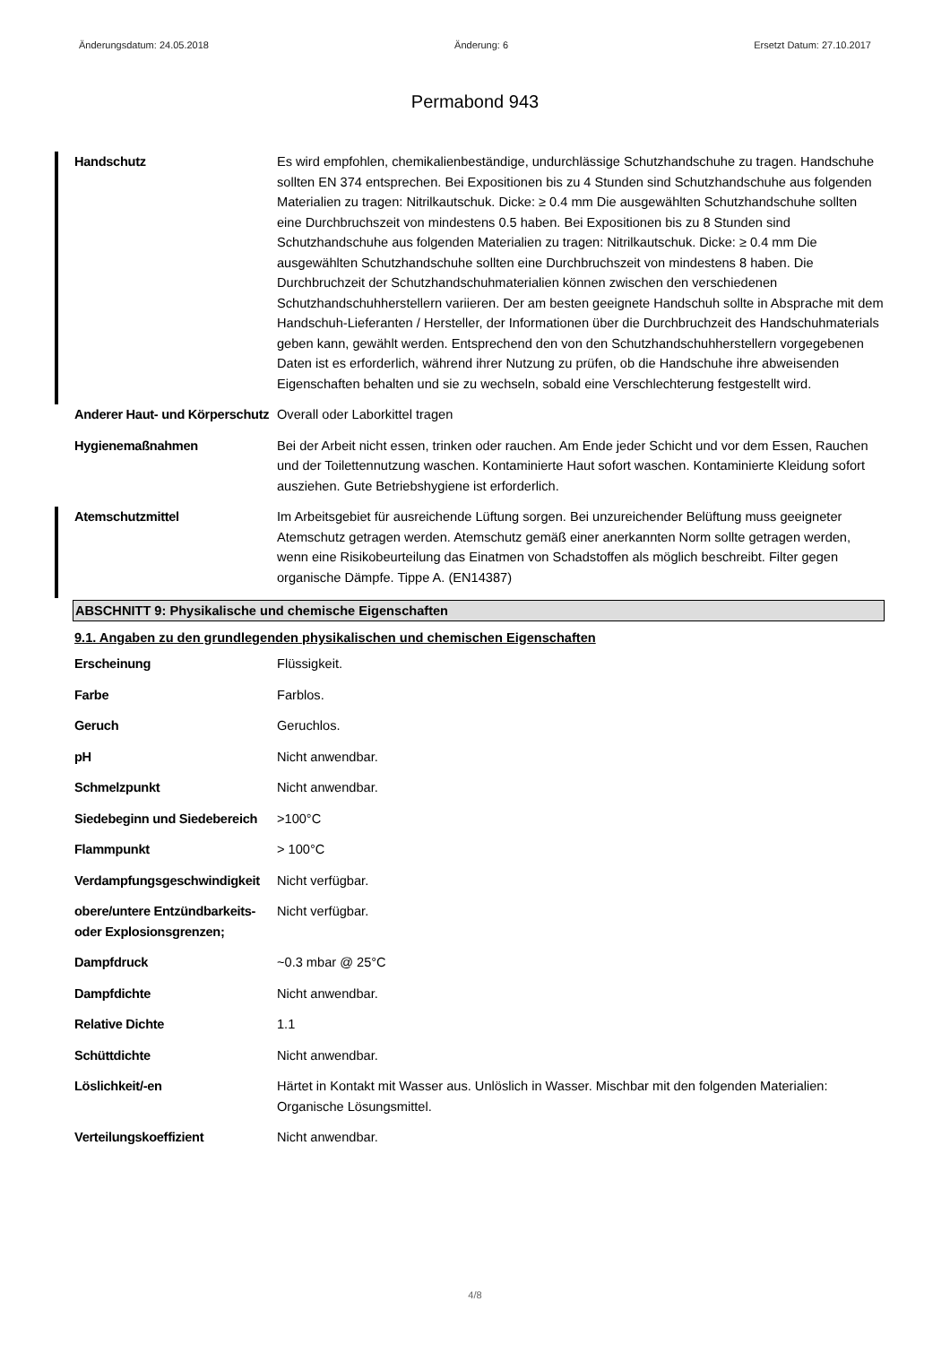Änderungsdatum: 24.05.2018 Änderung: 6 Ersetzt Datum: 27.10.2017
Permabond 943
| Handschutz | Es wird empfohlen, chemikalienbeständige, undurchlässige Schutzhandschuhe zu tragen. Handschuhe sollten EN 374 entsprechen. Bei Expositionen bis zu 4 Stunden sind Schutzhandschuhe aus folgenden Materialien zu tragen: Nitrilkautschuk. Dicke: ≥ 0.4 mm Die ausgewählten Schutzhandschuhe sollten eine Durchbruchszeit von mindestens 0.5 haben. Bei Expositionen bis zu 8 Stunden sind Schutzhandschuhe aus folgenden Materialien zu tragen: Nitrilkautschuk. Dicke: ≥ 0.4 mm Die ausgewählten Schutzhandschuhe sollten eine Durchbruchszeit von mindestens 8 haben. Die Durchbruchzeit der Schutzhandschuhmaterialien können zwischen den verschiedenen Schutzhandschuhherstellern variieren. Der am besten geeignete Handschuh sollte in Absprache mit dem Handschuh-Lieferanten / Hersteller, der Informationen über die Durchbruchzeit des Handschuhmaterials geben kann, gewählt werden. Entsprechend den von den Schutzhandschuhherstellern vorgegebenen Daten ist es erforderlich, während ihrer Nutzung zu prüfen, ob die Handschuhe ihre abweisenden Eigenschaften behalten und sie zu wechseln, sobald eine Verschlechterung festgestellt wird. |
| Anderer Haut- und Körperschutz | Overall oder Laborkittel tragen |
| Hygienemaßnahmen | Bei der Arbeit nicht essen, trinken oder rauchen. Am Ende jeder Schicht und vor dem Essen, Rauchen und der Toilettennutzung waschen. Kontaminierte Haut sofort waschen. Kontaminierte Kleidung sofort ausziehen. Gute Betriebshygiene ist erforderlich. |
| Atemschutzmittel | Im Arbeitsgebiet für ausreichende Lüftung sorgen. Bei unzureichender Belüftung muss geeigneter Atemschutz getragen werden. Atemschutz gemäß einer anerkannten Norm sollte getragen werden, wenn eine Risikobeurteilung das Einatmen von Schadstoffen als möglich beschreibt. Filter gegen organische Dämpfe. Tippe A. (EN14387) |
ABSCHNITT 9: Physikalische und chemische Eigenschaften
9.1. Angaben zu den grundlegenden physikalischen und chemischen Eigenschaften
| Erscheinung | Flüssigkeit. |
| Farbe | Farblos. |
| Geruch | Geruchlos. |
| pH | Nicht anwendbar. |
| Schmelzpunkt | Nicht anwendbar. |
| Siedebeginn und Siedebereich | >100°C |
| Flammpunkt | > 100°C |
| Verdampfungsgeschwindigkeit | Nicht verfügbar. |
| obere/untere Entzündbarkeits- oder Explosionsgrenzen; | Nicht verfügbar. |
| Dampfdruck | ~0.3 mbar @ 25°C |
| Dampfdichte | Nicht anwendbar. |
| Relative Dichte | 1.1 |
| Schüttdichte | Nicht anwendbar. |
| Löslichkeit/-en | Härtet in Kontakt mit Wasser aus. Unlöslich in Wasser. Mischbar mit den folgenden Materialien: Organische Lösungsmittel. |
| Verteilungskoeffizient | Nicht anwendbar. |
4/8